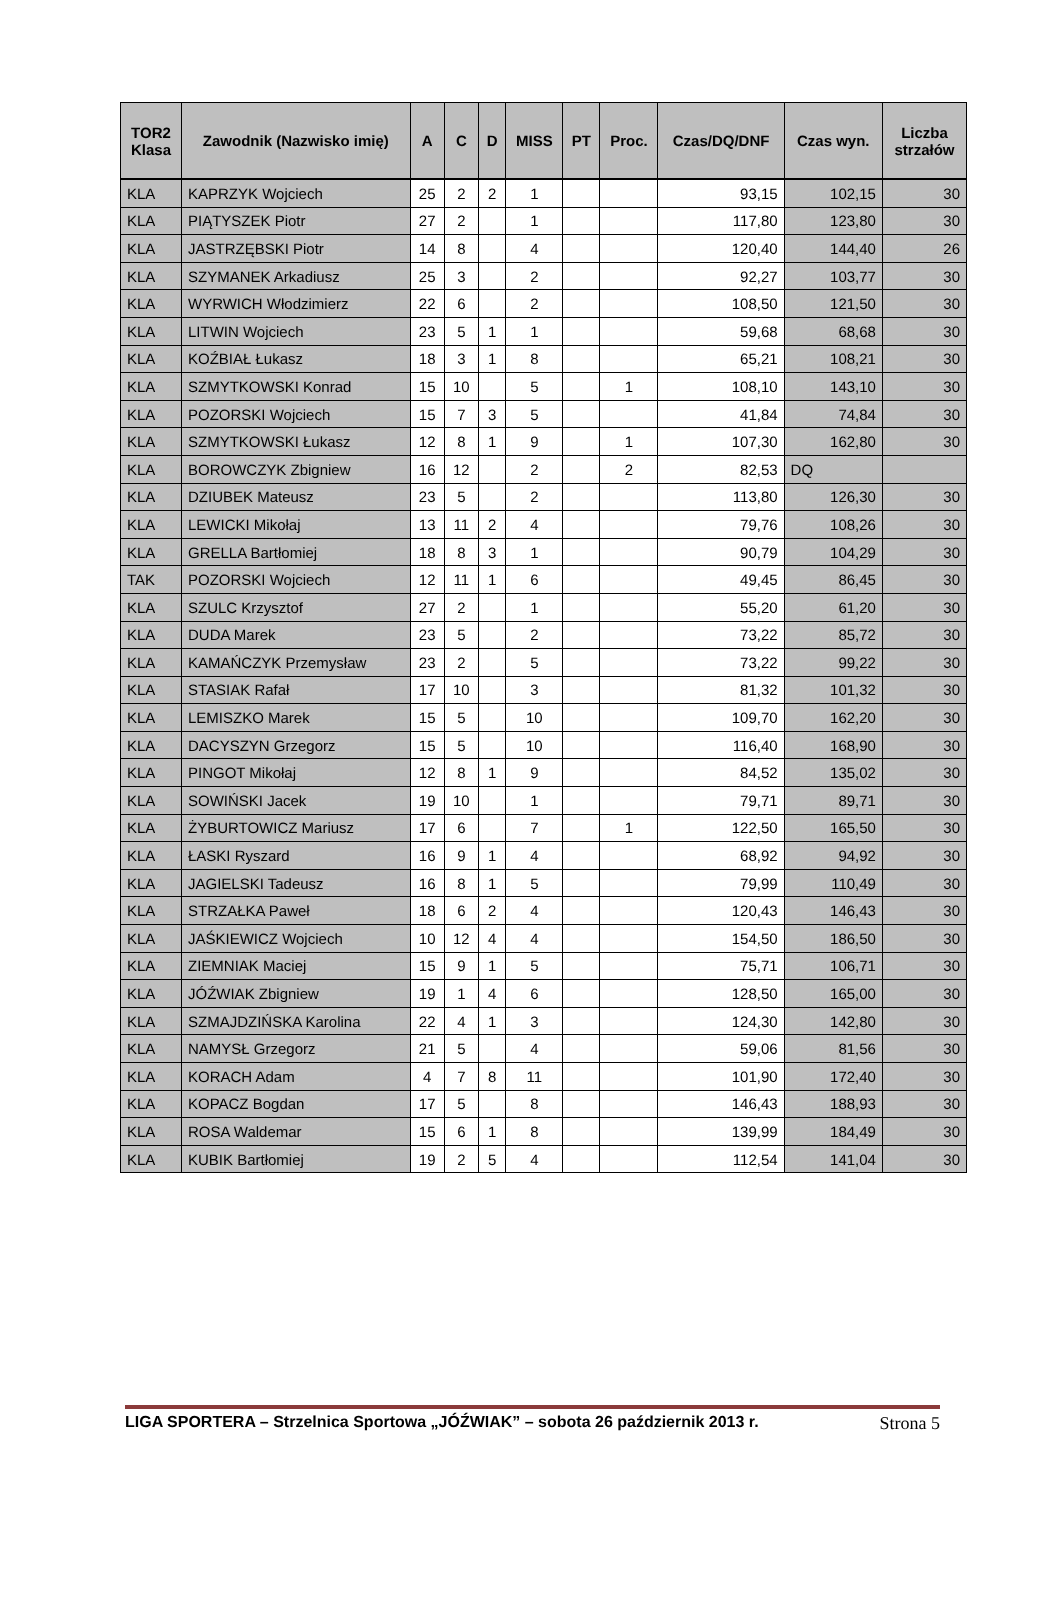| TOR2 Klasa | Zawodnik (Nazwisko imię) | A | C | D | MISS | PT | Proc. | Czas/DQ/DNF | Czas wyn. | Liczba strzałów |
| --- | --- | --- | --- | --- | --- | --- | --- | --- | --- | --- |
| KLA | KAPRZYK Wojciech | 25 | 2 | 2 | 1 | | | 93,15 | 102,15 | 30 |
| KLA | PIĄTYSZEK Piotr | 27 | 2 | | 1 | | | 117,80 | 123,80 | 30 |
| KLA | JASTRZĘBSKI Piotr | 14 | 8 | | 4 | | | 120,40 | 144,40 | 26 |
| KLA | SZYMANEK Arkadiusz | 25 | 3 | | 2 | | | 92,27 | 103,77 | 30 |
| KLA | WYRWICH Włodzimierz | 22 | 6 | | 2 | | | 108,50 | 121,50 | 30 |
| KLA | LITWIN Wojciech | 23 | 5 | 1 | 1 | | | 59,68 | 68,68 | 30 |
| KLA | KOŹBIAŁ Łukasz | 18 | 3 | 1 | 8 | | | 65,21 | 108,21 | 30 |
| KLA | SZMYTKOWSKI Konrad | 15 | 10 | | 5 | | 1 | 108,10 | 143,10 | 30 |
| KLA | POZORSKI Wojciech | 15 | 7 | 3 | 5 | | | 41,84 | 74,84 | 30 |
| KLA | SZMYTKOWSKI Łukasz | 12 | 8 | 1 | 9 | | 1 | 107,30 | 162,80 | 30 |
| KLA | BOROWCZYK Zbigniew | 16 | 12 | | 2 | | 2 | 82,53 | DQ | |
| KLA | DZIUBEK Mateusz | 23 | 5 | | 2 | | | 113,80 | 126,30 | 30 |
| KLA | LEWICKI Mikołaj | 13 | 11 | 2 | 4 | | | 79,76 | 108,26 | 30 |
| KLA | GRELLA Bartłomiej | 18 | 8 | 3 | 1 | | | 90,79 | 104,29 | 30 |
| TAK | POZORSKI Wojciech | 12 | 11 | 1 | 6 | | | 49,45 | 86,45 | 30 |
| KLA | SZULC Krzysztof | 27 | 2 | | 1 | | | 55,20 | 61,20 | 30 |
| KLA | DUDA Marek | 23 | 5 | | 2 | | | 73,22 | 85,72 | 30 |
| KLA | KAMAŃCZYK Przemysław | 23 | 2 | | 5 | | | 73,22 | 99,22 | 30 |
| KLA | STASIAK Rafał | 17 | 10 | | 3 | | | 81,32 | 101,32 | 30 |
| KLA | LEMISZKO Marek | 15 | 5 | | 10 | | | 109,70 | 162,20 | 30 |
| KLA | DACYSZYN Grzegorz | 15 | 5 | | 10 | | | 116,40 | 168,90 | 30 |
| KLA | PINGOT Mikołaj | 12 | 8 | 1 | 9 | | | 84,52 | 135,02 | 30 |
| KLA | SOWIŃSKI Jacek | 19 | 10 | | 1 | | | 79,71 | 89,71 | 30 |
| KLA | ŻYBURTOWICZ Mariusz | 17 | 6 | | 7 | | 1 | 122,50 | 165,50 | 30 |
| KLA | ŁASKI Ryszard | 16 | 9 | 1 | 4 | | | 68,92 | 94,92 | 30 |
| KLA | JAGIELSKI Tadeusz | 16 | 8 | 1 | 5 | | | 79,99 | 110,49 | 30 |
| KLA | STRZAŁKA Paweł | 18 | 6 | 2 | 4 | | | 120,43 | 146,43 | 30 |
| KLA | JAŚKIEWICZ Wojciech | 10 | 12 | 4 | 4 | | | 154,50 | 186,50 | 30 |
| KLA | ZIEMNIAK Maciej | 15 | 9 | 1 | 5 | | | 75,71 | 106,71 | 30 |
| KLA | JÓŹWIAK Zbigniew | 19 | 1 | 4 | 6 | | | 128,50 | 165,00 | 30 |
| KLA | SZMAJDZIŃSKA Karolina | 22 | 4 | 1 | 3 | | | 124,30 | 142,80 | 30 |
| KLA | NAMYSŁ Grzegorz | 21 | 5 | | 4 | | | 59,06 | 81,56 | 30 |
| KLA | KORACH Adam | 4 | 7 | 8 | 11 | | | 101,90 | 172,40 | 30 |
| KLA | KOPACZ Bogdan | 17 | 5 | | 8 | | | 146,43 | 188,93 | 30 |
| KLA | ROSA Waldemar | 15 | 6 | 1 | 8 | | | 139,99 | 184,49 | 30 |
| KLA | KUBIK Bartłomiej | 19 | 2 | 5 | 4 | | | 112,54 | 141,04 | 30 |
LIGA SPORTERA – Strzelnica Sportowa „JÓŹWIAK” – sobota 26 październik 2013 r. Strona 5